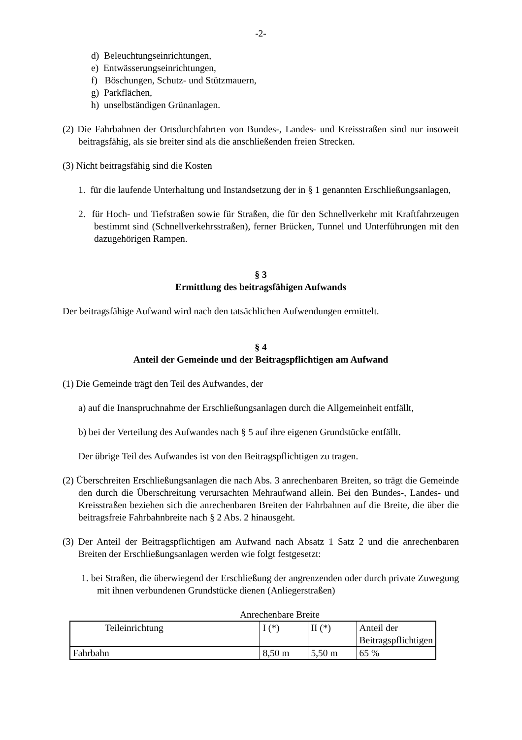-2-
d) Beleuchtungseinrichtungen,
e) Entwässerungseinrichtungen,
f) Böschungen, Schutz- und Stützmauern,
g) Parkflächen,
h) unselbständigen Grünanlagen.
(2) Die Fahrbahnen der Ortsdurchfahrten von Bundes-, Landes- und Kreisstraßen sind nur insoweit beitragsfähig, als sie breiter sind als die anschließenden freien Strecken.
(3) Nicht beitragsfähig sind die Kosten
1. für die laufende Unterhaltung und Instandsetzung der in § 1 genannten Erschließungsanlagen,
2. für Hoch- und Tiefstraßen sowie für Straßen, die für den Schnellverkehr mit Kraftfahrzeugen bestimmt sind (Schnellverkehrsstraßen), ferner Brücken, Tunnel und Unterführungen mit den dazugehörigen Rampen.
§ 3
Ermittlung des beitragsfähigen Aufwands
Der beitragsfähige Aufwand wird nach den tatsächlichen Aufwendungen ermittelt.
§ 4
Anteil der Gemeinde und der Beitragspflichtigen am Aufwand
(1) Die Gemeinde trägt den Teil des Aufwandes, der
a) auf die Inanspruchnahme der Erschließungsanlagen durch die Allgemeinheit entfällt,
b) bei der Verteilung des Aufwandes nach § 5 auf ihre eigenen Grundstücke entfällt.
Der übrige Teil des Aufwandes ist von den Beitragspflichtigen zu tragen.
(2) Überschreiten Erschließungsanlagen die nach Abs. 3 anrechenbaren Breiten, so trägt die Gemeinde den durch die Überschreitung verursachten Mehraufwand allein. Bei den Bundes-, Landes- und Kreisstraßen beziehen sich die anrechenbaren Breiten der Fahrbahnen auf die Breite, die über die beitragsfreie Fahrbahnbreite nach § 2 Abs. 2 hinausgeht.
(3) Der Anteil der Beitragspflichtigen am Aufwand nach Absatz 1 Satz 2 und die anrechenbaren Breiten der Erschließungsanlagen werden wie folgt festgesetzt:
1. bei Straßen, die überwiegend der Erschließung der angrenzenden oder durch private Zuwegung mit ihnen verbundenen Grundstücke dienen (Anliegerstraßen)
Anrechenbare Breite
| Teileinrichtung | I (*) | II (*) | Anteil der Beitragspflichtigen |
| Fahrbahn | 8,50 m | 5,50 m | 65 % |